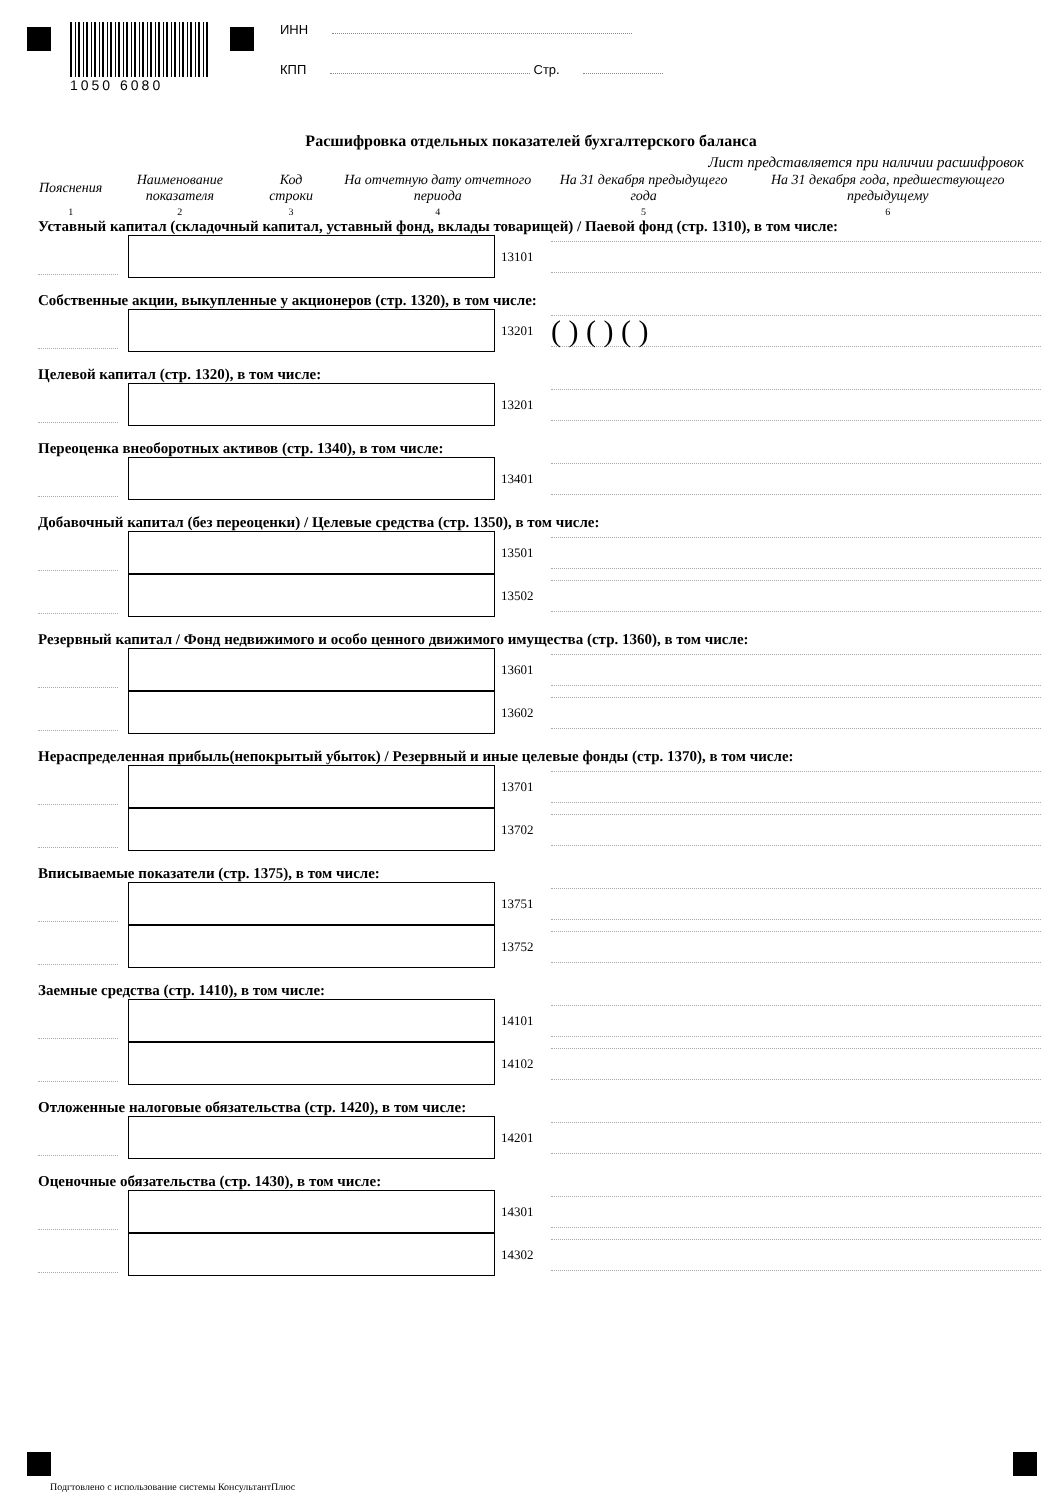1050 6080
ИНН
КПП Стр.
Расшифровка отдельных показателей бухгалтерского баланса
Лист представляется при наличии расшифровок
| Пояснения | Наименование показателя | Код строки | На отчетную дату отчетного периода | На 31 декабря предыдущего года | На 31 декабря года, предшествующего предыдущему |
| 1 | 2 | 3 | 4 | 5 | 6 |
Уставный капитал (складочный капитал, уставный фонд, вклады товарищей) / Паевой фонд (стр. 1310), в том числе:
13101
Собственные акции, выкупленные у акционеров (стр. 1320), в том числе:
13201
( ) ( ) ( )
Целевой капитал (стр. 1320), в том числе:
13201
Переоценка внеоборотных активов (стр. 1340), в том числе:
13401
Добавочный капитал (без переоценки) / Целевые средства (стр. 1350), в том числе:
13501
13502
Резервный капитал / Фонд недвижимого и особо ценного движимого имущества (стр. 1360), в том числе:
13601
13602
Нераспределенная прибыль(непокрытый убыток) / Резервный и иные целевые фонды (стр. 1370), в том числе:
13701
13702
Вписываемые показатели (стр. 1375), в том числе:
13751
13752
Заемные средства (стр. 1410), в том числе:
14101
14102
Отложенные налоговые обязательства (стр. 1420), в том числе:
14201
Оценочные обязательства (стр. 1430), в том числе:
14301
14302
Подгтовлено с использование системы КонсультантПлюс